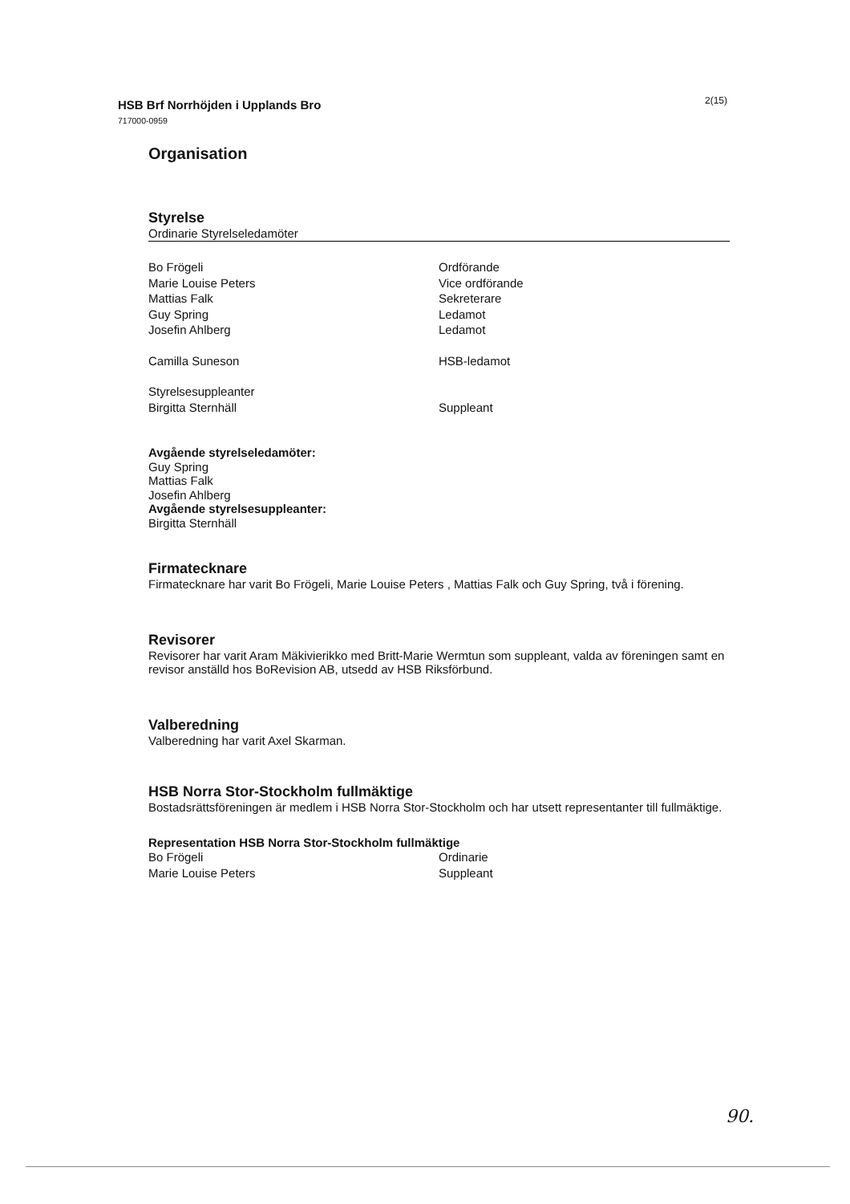2(15) HSB Brf Norrhöjden i Upplands Bro
717000-0959
Organisation
Styrelse
Ordinarie Styrelseledamöter
Bo Frögeli Ordförande
Marie Louise Peters Vice ordförande
Mattias Falk Sekreterare
Guy Spring Ledamot
Josefin Ahlberg Ledamot
Camilla Suneson HSB-ledamot
Styrelsesuppleanter
Birgitta Sternhäll Suppleant
Avgående styrelseledamöter:
Guy Spring
Mattias Falk
Josefin Ahlberg
Avgående styrelsesuppleanter:
Birgitta Sternhäll
Firmatecknare
Firmatecknare har varit Bo Frögeli, Marie Louise Peters , Mattias Falk och Guy Spring, två i förening.
Revisorer
Revisorer har varit Aram Mäkivierikko med Britt-Marie Wermtun som suppleant, valda av föreningen samt en revisor anställd hos BoRevision AB, utsedd av HSB Riksförbund.
Valberedning
Valberedning har varit Axel Skarman.
HSB Norra Stor-Stockholm fullmäktige
Bostadsrättsföreningen är medlem i HSB Norra Stor-Stockholm och har utsett representanter till fullmäktige.
Representation HSB Norra Stor-Stockholm fullmäktige
Bo Frögeli Ordinarie
Marie Louise Peters Suppleant
90.